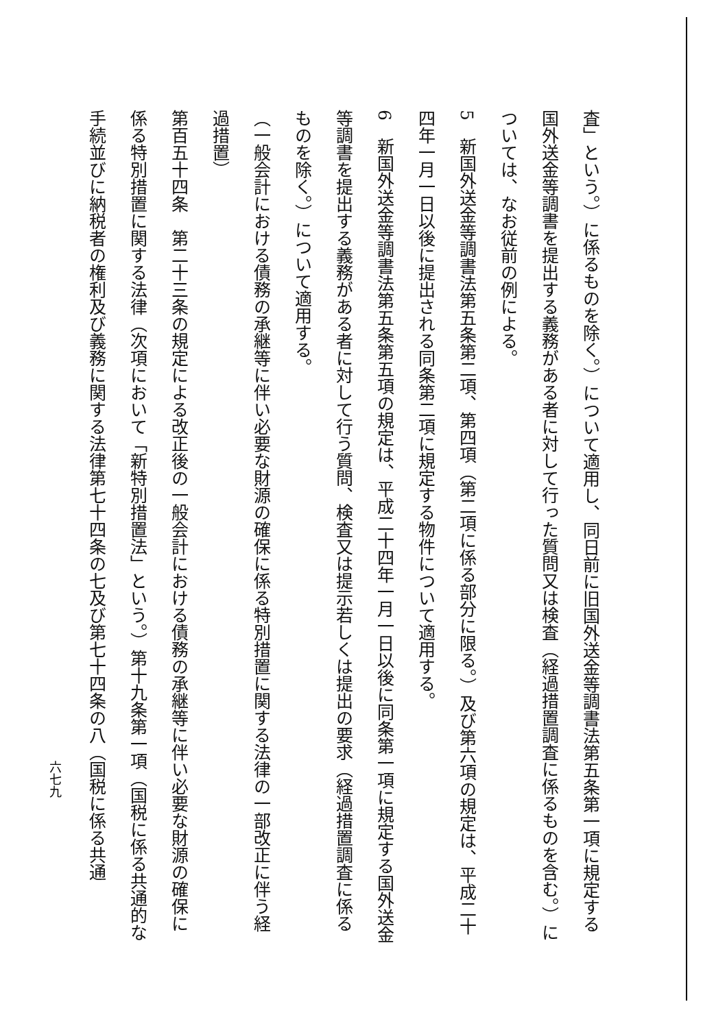査」という。）に係るものを除く。）について適用し、同日前に旧国外送金等調書法第五条第一項に規定する国外送金等調書を提出する義務がある者に対して行った質問又は検査（経過措置調査に係るものを含む。）については、なお従前の例による。
5　新国外送金等調書法第五条第二項、第四項（第二項に係る部分に限る。）及び第六項の規定は、平成二十四年一月一日以後に提出される同条第二項に規定する物件について適用する。
6　新国外送金等調書法第五条第五項の規定は、平成二十四年一月一日以後に同条第一項に規定する国外送金等調書を提出する義務がある者に対して行う質問、検査又は提示若しくは提出の要求（経過措置調査に係るものを除く。）について適用する。
（一般会計における債務の承継等に伴い必要な財源の確保に係る特別措置に関する法律の一部改正に伴う経過措置）
第百五十四条　第二十三条の規定による改正後の一般会計における債務の承継等に伴い必要な財源の確保に係る特別措置に関する法律（次項において「新特別措置法」という。）第十九条第一項（国税に係る共通的な手続並びに納税者の権利及び義務に関する法律第七十四条の七及び第七十四条の八（国税に係る共通
六七九